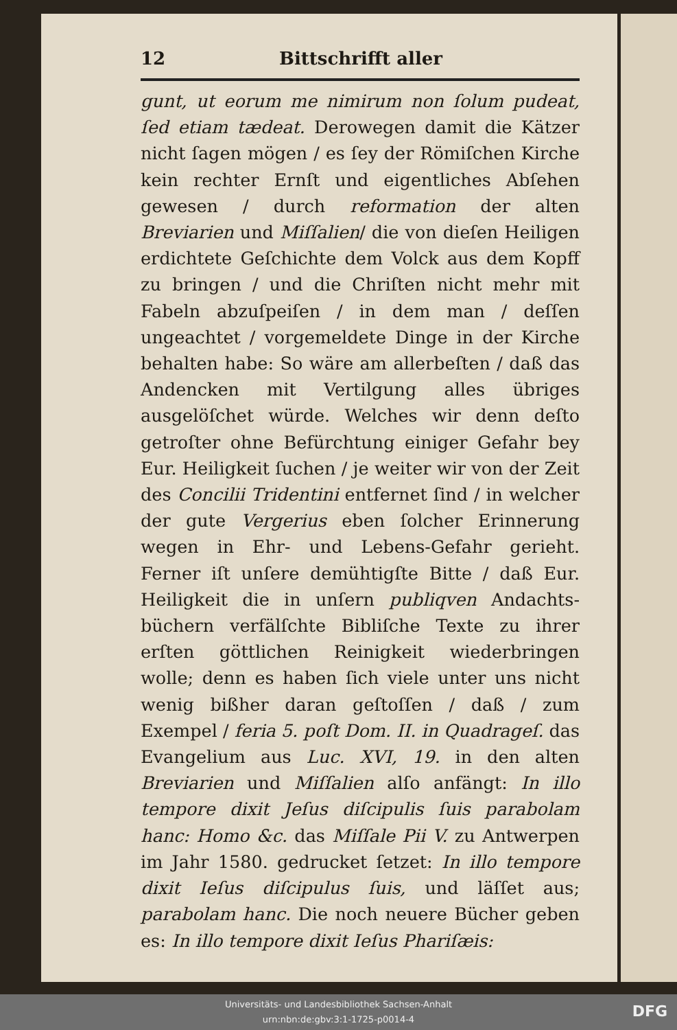12 Bittschrifft aller
gunt, ut eorum me nimirum non ſolum pudeat, ſed etiam tædeat. Derowegen damit die Kätzer nicht ſagen mögen / es ſey der Römiſchen Kirche kein rechter Ernſt und eigentliches Abſehen gewesen / durch reformation der alten Breviarien und Miſſalien/ die von dieſen Heiligen erdichtete Geſchichte dem Volck aus dem Kopff zu bringen / und die Chriſten nicht mehr mit Fabeln abzuſpeiſen / in dem man / deſſen ungeachtet / vorgemeldete Dinge in der Kirche behalten habe: So wäre am allerbeſten / daß das Andencken mit Vertilgung alles übriges ausgelöſchet würde. Welches wir denn deſto getroſter ohne Befürchtung einiger Gefahr bey Eur. Heiligkeit ſuchen / je weiter wir von der Zeit des Concilii Tridentini entfernet ſind / in welcher der gute Vergerius eben ſolcher Erinnerung wegen in Ehr- und Lebens-Gefahr gerieht. Ferner iſt unſere demühtigſte Bitte / daß Eur. Heiligkeit die in unſern publiqven Andachts-büchern verfälſchte Bibliſche Texte zu ihrer erſten göttlichen Reinigkeit wiederbringen wolle; denn es haben ſich viele unter uns nicht wenig bißher daran geſtoſſen / daß / zum Exempel / feria 5. poſt Dom. II. in Quadrageſ. das Evangelium aus Luc. XVI, 19. in den alten Breviarien und Miſſalien alſo anfängt: In illo tempore dixit Jeſus diſcipulis ſuis parabolam hanc: Homo &c. das Miſſale Pii V. zu Antwerpen im Jahr 1580. gedrucket ſetzet: In illo tempore dixit Ieſus diſcipulus ſuis, und läſſet aus; parabolam hanc. Die noch neuere Bücher geben es: In illo tempore dixit Ieſus Phariſæis:
Universitäts- und Landesbibliothek Sachsen-Anhalt
urn:nbn:de:gbv:3:1-1725-p0014-4
DFG